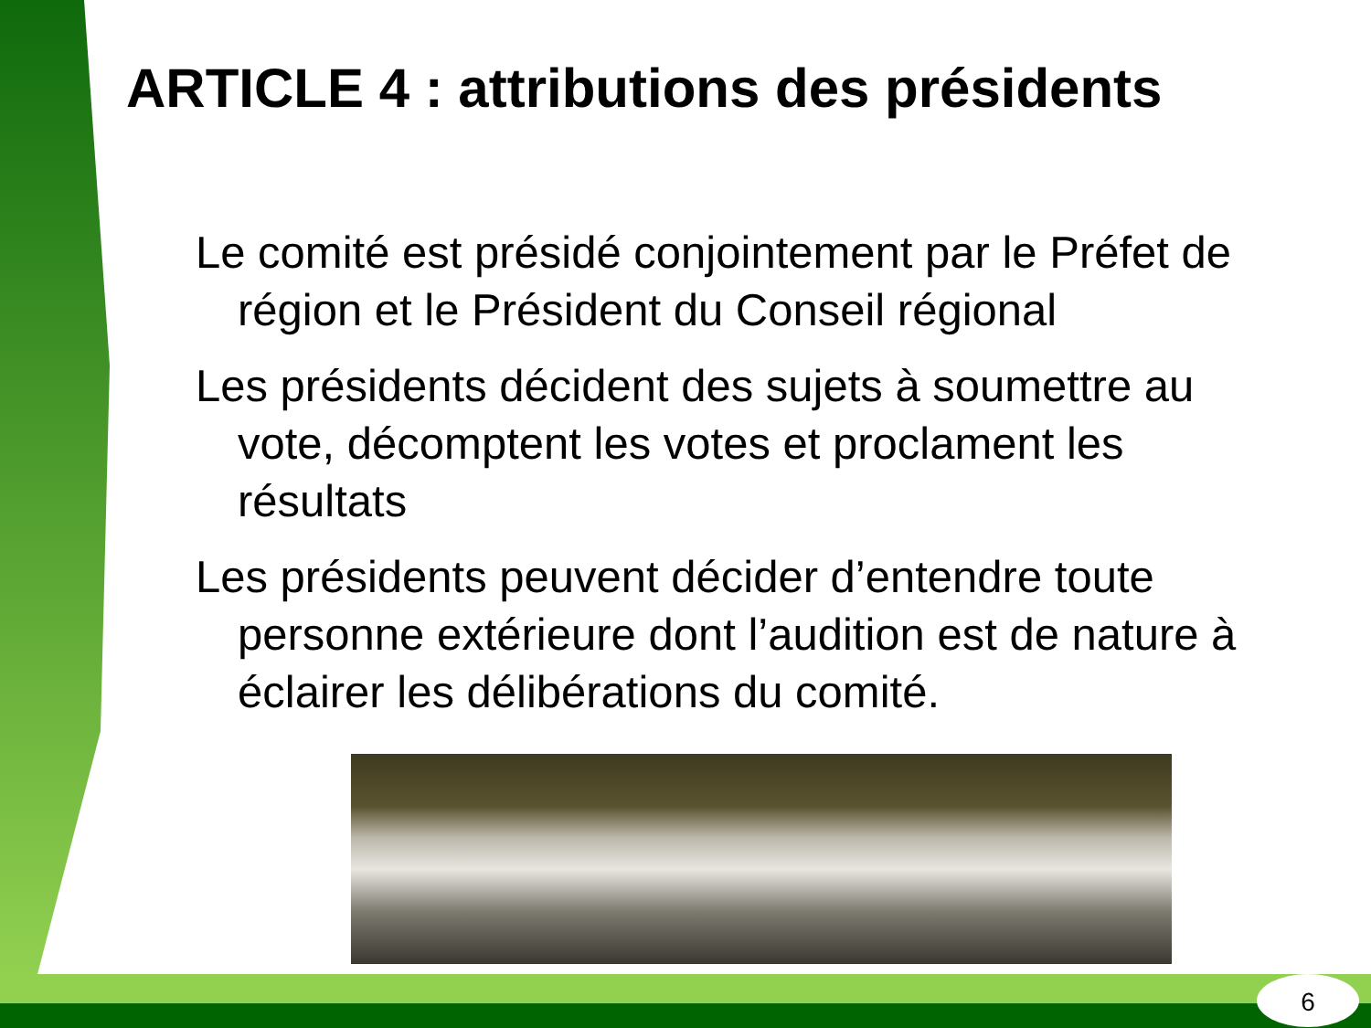ARTICLE 4 : attributions des présidents
Le comité est présidé conjointement par le Préfet de région et le Président du Conseil régional
Les présidents décident des sujets à soumettre au vote, décomptent les votes et proclament les résultats
Les présidents peuvent décider d’entendre toute personne extérieure dont l’audition est de nature à éclairer les délibérations du comité.
6